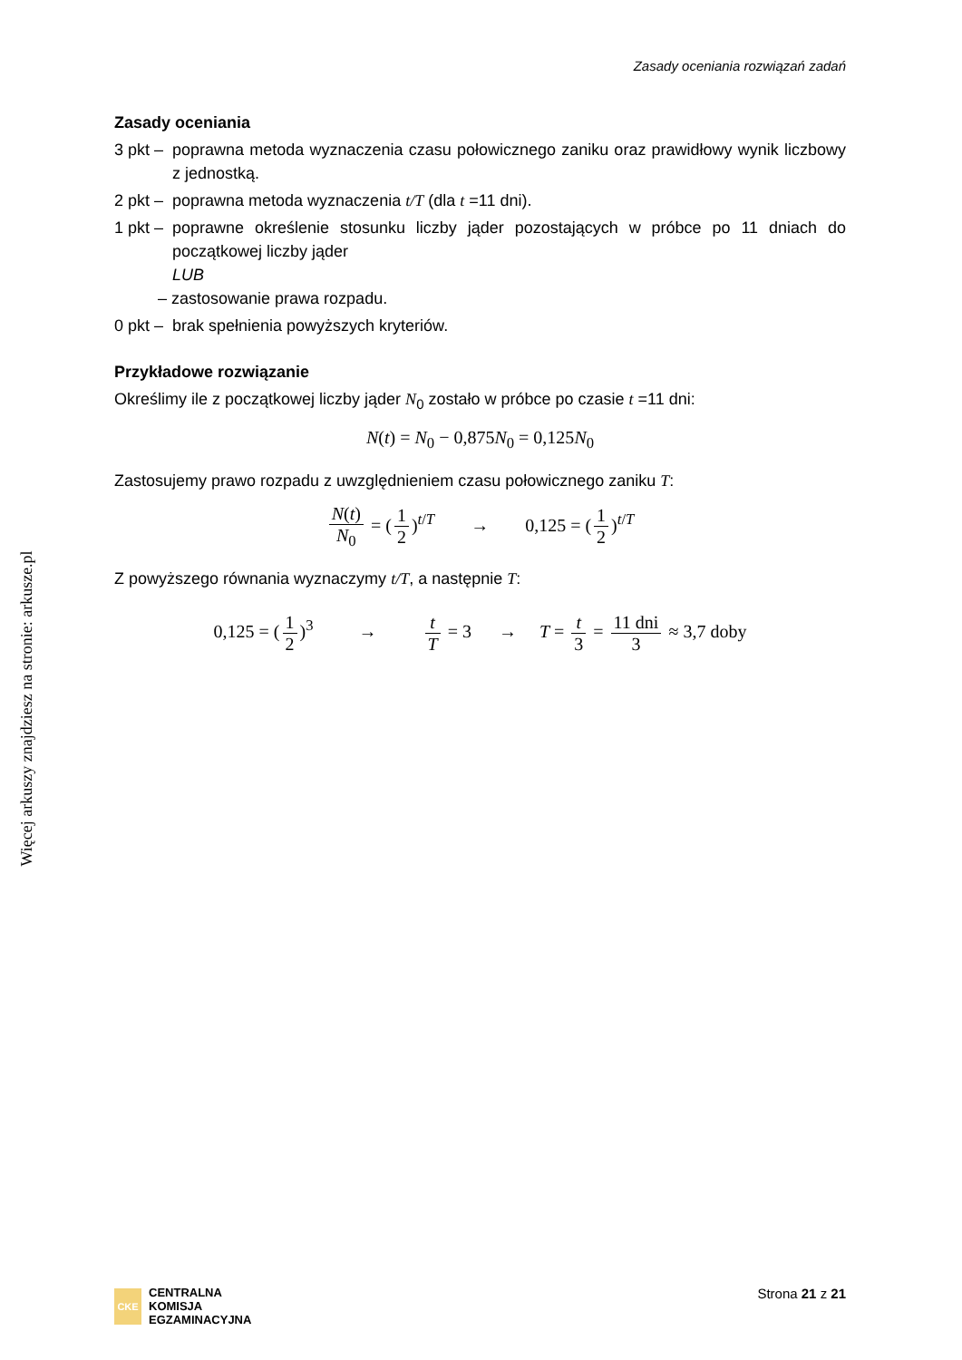Zasady oceniania rozwiązań zadań
Więcej arkuszy znajdziesz na stronie: arkusze.pl
Zasady oceniania
3 pkt –
poprawna metoda wyznaczenia czasu połowicznego zaniku oraz prawidłowy wynik liczbowy z jednostką.
2 pkt –
poprawna metoda wyznaczenia t/T (dla t =11 dni).
1 pkt –
poprawne określenie stosunku liczby jąder pozostających w próbce po 11 dniach do początkowej liczby jąder
LUB
– zastosowanie prawa rozpadu.
0 pkt –
brak spełnienia powyższych kryteriów.
Przykładowe rozwiązanie
Określimy ile z początkowej liczby jąder N<sub>0</sub> zostało w próbce po czasie t =11 dni:
N(t) = N<sub>0</sub> − 0,875N<sub>0</sub> = 0,125N<sub>0</sub>
Zastosujemy prawo rozpadu z uwzględnieniem czasu połowicznego zaniku T:
N(t) N<sub>0</sub> = (1 2)<sup>t/T</sup> → 0,125 = (1 2)<sup>t/T</sup>
Z powyższego równania wyznaczymy t/T, a następnie T:
0,125 = (1 2)<sup>3</sup> → t T = 3 → T = t 3 = 11 dni 3 ≈ 3,7 doby
CKE
CENTRALNA
KOMISJA
EGZAMINACYJNA
Strona 21 z 21